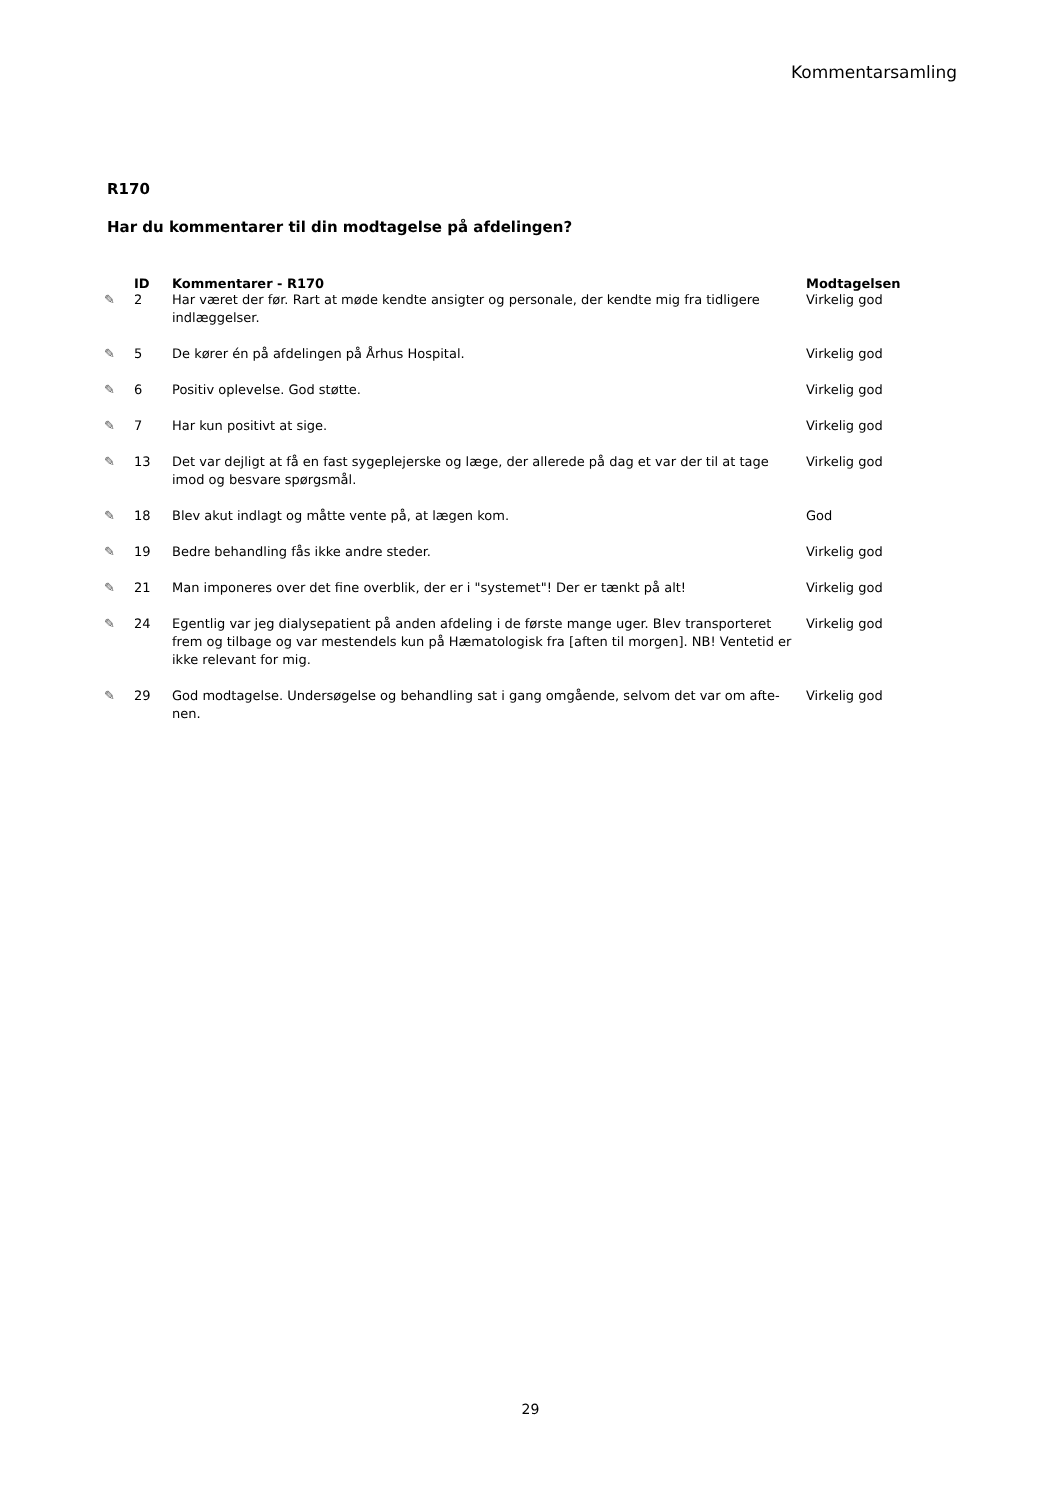Kommentarsamling
R170
Har du kommentarer til din modtagelse på afdelingen?
| | ID | Kommentarer - R170 | Modtagelsen |
| --- | --- | --- | --- |
| ✎ | 2 | Har været der før. Rart at møde kendte ansigter og personale, der kendte mig fra tidligere indlæggelser. | Virkelig god |
| ✎ | 5 | De kører én på afdelingen på Århus Hospital. | Virkelig god |
| ✎ | 6 | Positiv oplevelse. God støtte. | Virkelig god |
| ✎ | 7 | Har kun positivt at sige. | Virkelig god |
| ✎ | 13 | Det var dejligt at få en fast sygeplejerske og læge, der allerede på dag et var der til at tage imod og besvare spørgsmål. | Virkelig god |
| ✎ | 18 | Blev akut indlagt og måtte vente på, at lægen kom. | God |
| ✎ | 19 | Bedre behandling fås ikke andre steder. | Virkelig god |
| ✎ | 21 | Man imponeres over det fine overblik, der er i "systemet"! Der er tænkt på alt! | Virkelig god |
| ✎ | 24 | Egentlig var jeg dialysepatient på anden afdeling i de første mange uger. Blev transporteret frem og tilbage og var mestendels kun på Hæmatologisk fra [aften til morgen]. NB! Ventetid er ikke relevant for mig. | Virkelig god |
| ✎ | 29 | God modtagelse. Undersøgelse og behandling sat i gang omgående, selvom det var om afte-nen. | Virkelig god |
29